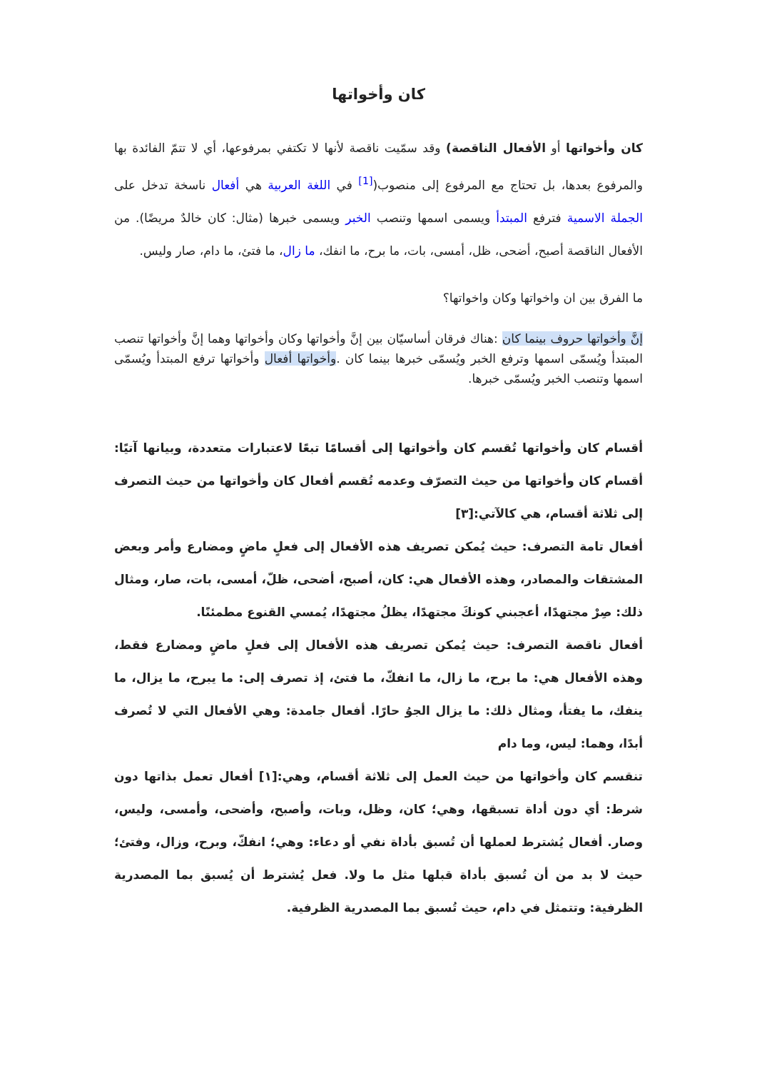كان وأخواتها
كان وأخواتها أو الأفعال الناقصة) وقد سمّيت ناقصة لأنها لا تكتفي بمرفوعها، أي لا تتمّ الفائدة بها والمرفوع بعدها، بل تحتاج مع المرفوع إلى منصوب(<sup>[1]</sup> في اللغة العربية هي أفعال ناسخة تدخل على الجملة الاسمية فترفع المبتدأ ويسمى اسمها وتنصب الخبر ويسمى خبرها (مثال: كان خالدٌ مريضًا). من الأفعال الناقصة أصبح، أضحى، ظل، أمسى، بات، ما برح، ما انفك، ما زال، ما فتئ، ما دام، صار وليس.
ما الفرق بين ان واخواتها وكان واخواتها؟
إنَّ وأخواتها حروف بينما كان :هناك فرقان أساسيّان بين إنَّ وأخواتها وكان وأخواتها وهما إنَّ وأخواتها تنصب المبتدأ ويُسمّى اسمها وترفع الخبر ويُسمّى خبرها بينما كان .وأخواتها أفعال وأخواتها ترفع المبتدأ ويُسمّى اسمها وتنصب الخبر ويُسمّى خبرها.
أقسام كان وأخواتها تُقسم كان وأخواتها إلى أقسامًا تبعًا لاعتبارات متعددة، وبيانها آتيًا: أقسام كان وأخواتها من حيث التصرّف وعدمه تُقسم أفعال كان وأخواتها من حيث التصرف إلى ثلاثة أقسام، هي كالآتي:[٣]
أفعال تامة التصرف: حيث يُمكن تصريف هذه الأفعال إلى فعلٍ ماضٍ ومضارع وأمر وبعض المشتقات والمصادر، وهذه الأفعال هي: كان، أصبح، أضحى، ظلّ، أمسى، بات، صار، ومثال ذلك: صِرْ مجتهدًا، أعجبني كونكَ مجتهدًا، يظلُ مجتهدًا، يُمسي القنوع مطمئنًا.
أفعال ناقصة التصرف: حيث يُمكن تصريف هذه الأفعال إلى فعلٍ ماضٍ ومضارع فقط، وهذه الأفعال هي: ما برح، ما زال، ما انفكّ، ما فتئ، إذ تصرف إلى: ما يبرح، ما يزال، ما ينفك، ما يفتأ، ومثال ذلك: ما يزال الجوُ حارًا. أفعال جامدة: وهي الأفعال التي لا تُصرف أبدًا، وهما: ليس، وما دام
تنقسم كان وأخواتها من حيث العمل إلى ثلاثة أقسام، وهي:[١] أفعال تعمل بذاتها دون شرط: أي دون أداة تسبقها، وهي؛ كان، وظل، وبات، وأصبح، وأضحى، وأمسى، وليس، وصار. أفعال يُشترط لعملها أن تُسبق بأداة نفي أو دعاء: وهي؛ انفكّ، وبرح، وزال، وفتئ؛ حيث لا بد من أن تُسبق بأداة قبلها مثل ما ولا. فعل يُشترط أن يُسبق بما المصدرية الظرفية: وتتمثل في دام، حيث تُسبق بما المصدرية الظرفية.